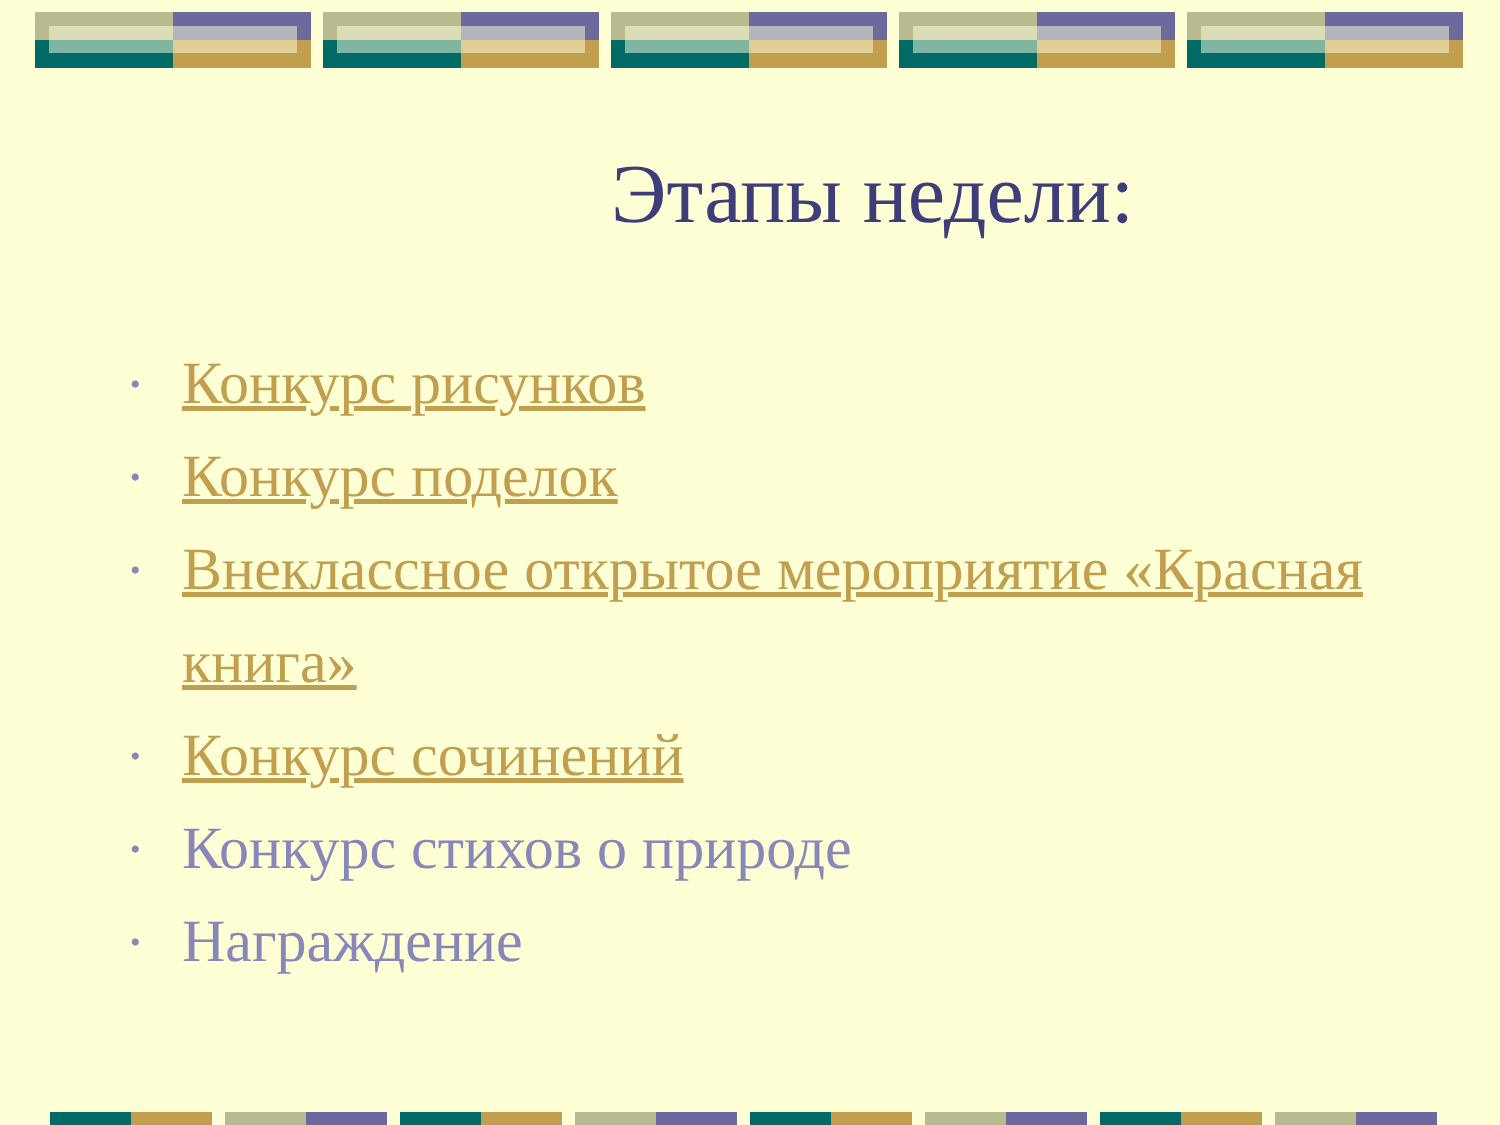Этапы недели:
• Конкурс рисунков
• Конкурс поделок
• Внеклассное открытое мероприятие «Красная книга»
• Конкурс сочинений
• Конкурс стихов о природе
• Награждение